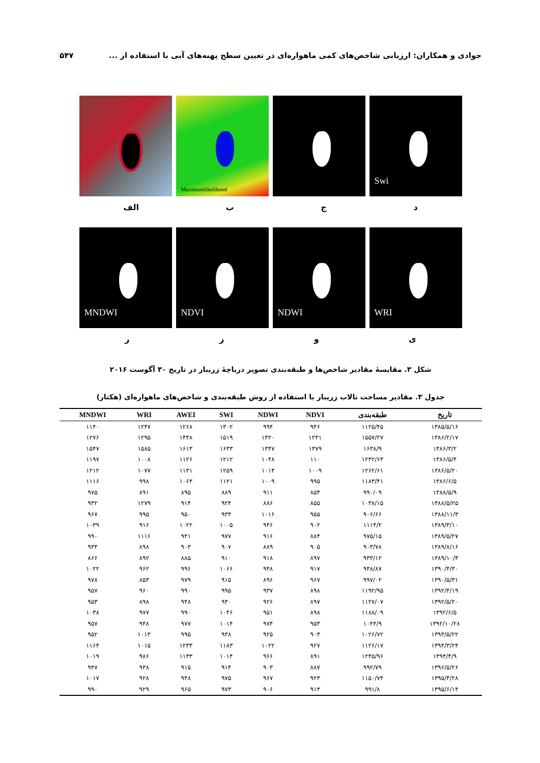جوادی و همکاران: ارزیابی شاخص‌های کمی ماهواره‌ای در تعیین سطح پهنه‌های آبی با استفاده از ... ۵۴۷
Maximumlikelihood
Swi
دجب الف
MNDWI NDVI NDWI WRI
یوزر
شکل ۳. مقایسهٔ مقادیر شاخص‌ها و طبقه‌بندی تصویر دریاچهٔ زریبار در تاریخ ۳۰ آگوست ۲۰۱۶
جدول ۳. مقادیر مساحت تالاب زریبار با استفاده از روش طبقه‌بندی و شاخص‌های ماهواره‌ای (هکتار)
| تاریخ | طبقه‌بندی | NDVI | NDWI | SWI | AWEI | WRI | MNDWI |
| --- | --- | --- | --- | --- | --- | --- | --- |
| ۱۳۸۵/۵/۱۶ | ۱۱۲۵/۴۵ | ۹۴۶ | ۹۹۴ | ۱۳۰۲ | ۱۲۶۸ | ۱۲۴۷ | ۱۱۴۰ |
| ۱۳۸۶/۲/۱۷ | ۱۵۵۷/۲۷ | ۱۲۳۱ | ۱۴۲۰ | ۱۵۱۹ | ۱۴۴۸ | ۱۲۹۵ | ۱۲۷۶ |
| ۱۳۸۶/۳/۲ | ۱۶۳۸/۹ | ۱۳۷۹ | ۱۳۴۷ | ۱۶۳۳ | ۱۶۱۳ | ۱۵۸۵ | ۱۵۴۷ |
| ۱۳۸۶/۵/۴ | ۱۲۴۲/۶۳ | ۱۱۰ | ۱۰۴۸ | ۱۲۱۲ | ۱۱۲۶ | ۱۰۰۸ | ۱۱۹۷ |
| ۱۳۸۶/۵/۲۰ | ۱۲۶۲/۶۱ | ۱۰۰۹ | ۱۰۱۴ | ۱۲۵۹ | ۱۱۳۱ | ۱۰۷۷ | ۱۲۱۲ |
| ۱۳۸۶/۶/۵ | ۱۱۸۳/۴۱ | ۹۹۵ | ۱۰۰۹ | ۱۱۲۱ | ۱۰۶۳ | ۹۹۸ | ۱۱۱۶ |
| ۱۳۸۸/۵/۹ | ۹۹۰/۰۹ | ۸۵۴ | ۹۱۱ | ۸۸۹ | ۸۹۵ | ۸۹۱ | ۹۷۵ |
| ۱۳۸۸/۵/۲۵ | ۱۰۳۸/۱۵ | ۸۵۵ | ۸۸۶ | ۹۲۴ | ۹۱۴ | ۱۲۷۹ | ۹۳۲ |
| ۱۳۸۸/۱۱/۳ | ۹۰۶/۶۶ | ۹۵۵ | ۱۰۱۶ | ۹۳۴ | ۹۵۰ | ۹۹۵ | ۹۶۷ |
| ۱۳۸۹/۳/۱۰ | ۱۱۱۴/۲ | ۹۰۲ | ۹۴۶ | ۱۰۰۵ | ۱۰۲۲ | ۹۱۶ | ۱۰۳۹ |
| ۱۳۸۹/۵/۲۷ | ۹۷۵/۱۵ | ۸۸۴ | ۹۱۶ | ۹۷۷ | ۹۴۱ | ۱۱۱۶ | ۹۹۰ |
| ۱۳۸۹/۸/۱۶ | ۹۰۳/۷۸ | ۹۰۵ | ۸۸۹ | ۹۰۷ | ۹۰۳ | ۸۹۸ | ۹۳۴ |
| ۱۳۸۹/۱۰/۳ | ۹۳۳/۱۲ | ۸۹۷ | ۹۱۸ | ۹۱۰ | ۸۸۵ | ۸۹۲ | ۸۶۶ |
| ۱۳۹۰/۴/۳۰ | ۹۴۸/۸۷ | ۹۱۷ | ۹۴۸ | ۱۰۶۶ | ۹۹۶ | ۹۶۲ | ۱۰۲۲ |
| ۱۳۹۰/۵/۳۱ | ۹۹۷/۰۲ | ۹۶۷ | ۸۹۶ | ۹۱۵ | ۹۷۹ | ۸۵۳ | ۹۷۸ |
| ۱۳۹۲/۴/۱۹ | ۱۱۹۲/۹۵ | ۸۹۸ | ۹۳۷ | ۹۹۵ | ۹۹۰ | ۹۶۰ | ۹۵۷ |
| ۱۳۹۲/۵/۲۰ | ۱۱۲۷/۰۷ | ۸۹۷ | ۹۲۶ | ۹۳۰ | ۹۴۸ | ۸۹۸ | ۹۵۳ |
| ۱۳۹۲/۶/۵ | ۱۱۸۸/۰۹ | ۸۹۸ | ۹۵۱ | ۱۰۴۶ | ۹۹۰ | ۹۷۷ | ۱۰۳۸ |
| ۱۳۹۲/۱۰/۲۸ | ۱۰۴۴/۹ | ۹۵۳ | ۹۷۴ | ۱۰۱۴ | ۹۷۷ | ۹۴۸ | ۹۵۷ |
| ۱۳۹۳/۵/۲۲ | ۱۰۲۶/۷۲ | ۹۰۳ | ۹۲۵ | ۹۳۸ | ۹۹۵ | ۱۰۱۳ | ۹۵۲ |
| ۱۳۹۴/۳/۲۴ | ۱۱۲۶/۱۷ | ۹۲۷ | ۱۰۲۲ | ۱۱۸۳ | ۱۲۳۳ | ۱۰۱۵ | ۱۱۶۴ |
| ۱۳۹۴/۴/۹ | ۱۲۴۵/۹۶ | ۸۹۱ | ۹۶۶ | ۱۰۱۴ | ۱۱۳۳ | ۹۸۶ | ۱۰۱۹ |
| ۱۳۹۶/۵/۲۶ | ۹۹۲/۷۹ | ۸۸۷ | ۹۰۳ | ۹۱۴ | ۹۱۵ | ۹۳۸ | ۹۴۷ |
| ۱۳۹۵/۴/۲۸ | ۱۱۵۰/۷۴ | ۹۲۳ | ۹۶۷ | ۹۷۵ | ۹۴۸ | ۹۲۸ | ۱۰۱۷ |
| ۱۳۹۵/۶/۱۴ | ۹۹۱/۸ | ۹۱۳ | ۹۰۶ | ۹۷۳ | ۹۶۵ | ۹۲۹ | ۹۹۰ |